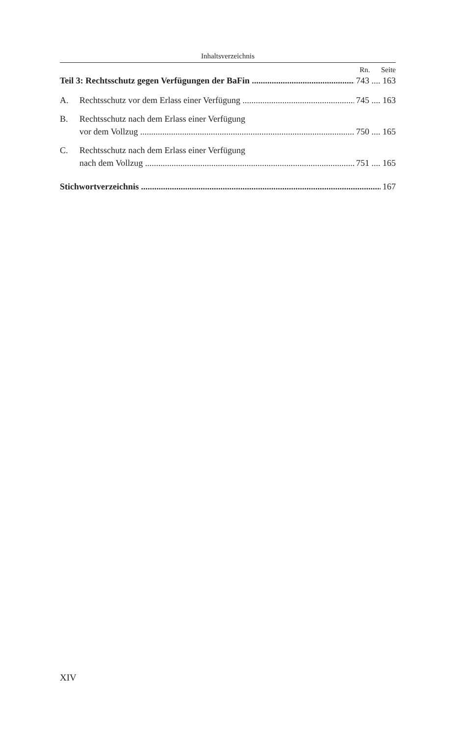Inhaltsverzeichnis
Rn. Seite
Teil 3: Rechtsschutz gegen Verfügungen der BaFin 743 .... 163
A. Rechtsschutz vor dem Erlass einer Verfügung 745 .... 163
B. Rechtsschutz nach dem Erlass einer Verfügung
vor dem Vollzug 750 .... 165
C. Rechtsschutz nach dem Erlass einer Verfügung
nach dem Vollzug 751 .... 165
Stichwortverzeichnis 167
XIV